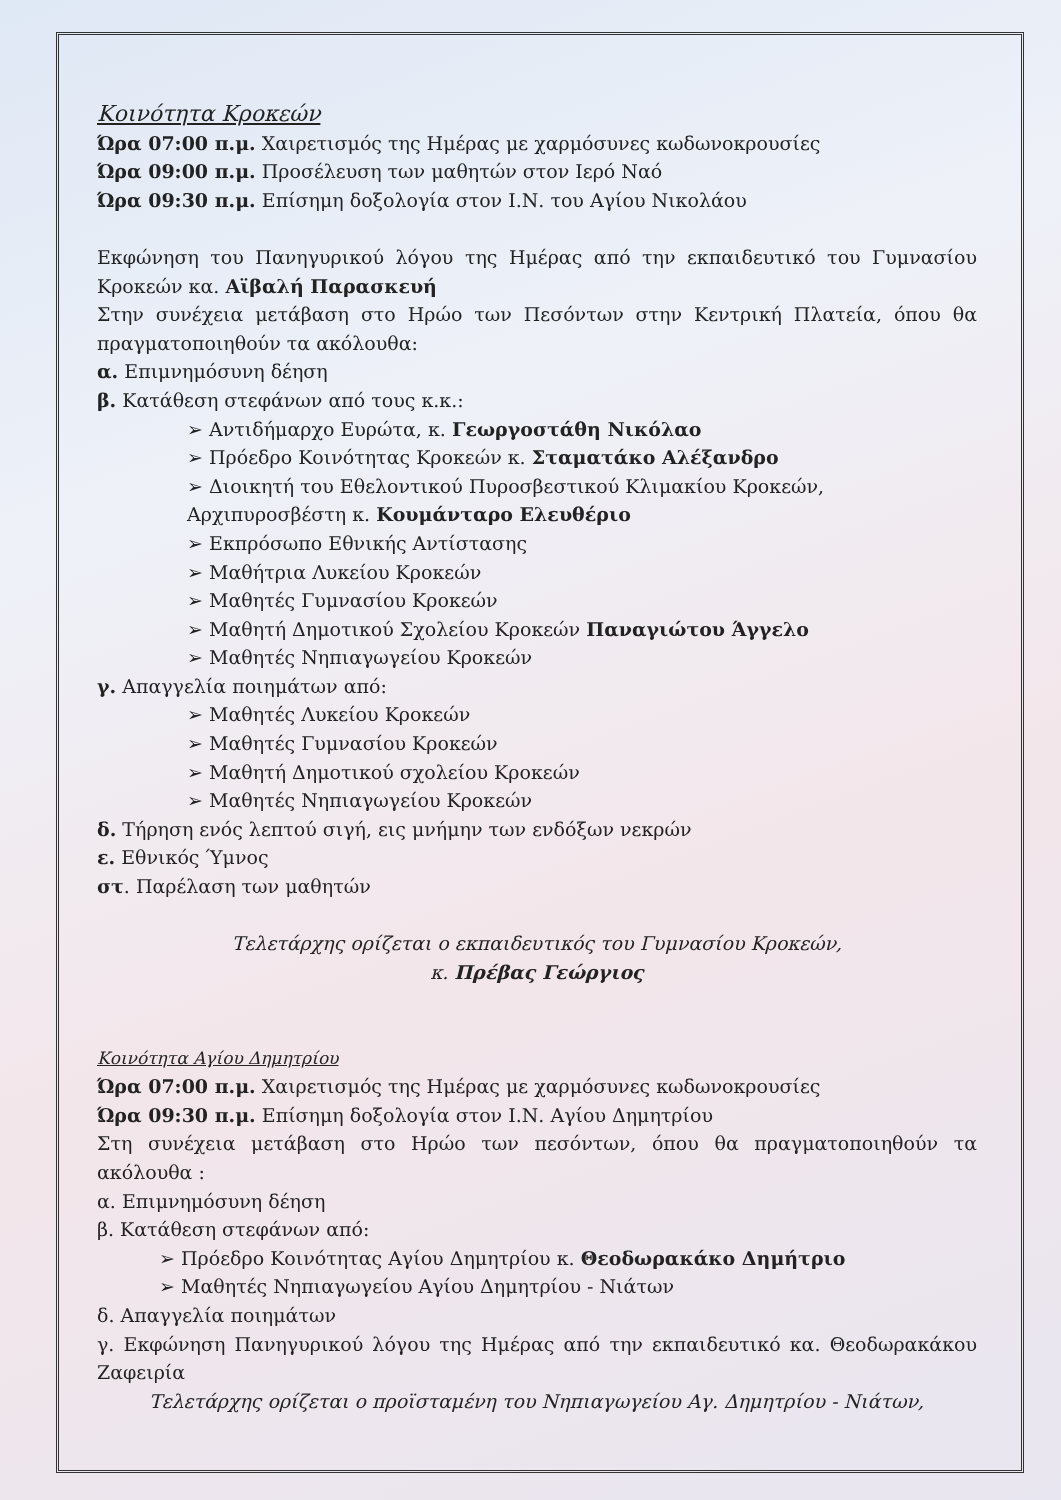Κοινότητα Κροκεών
Ώρα 07:00 π.μ. Χαιρετισμός της Ημέρας με χαρμόσυνες κωδωνοκρουσίες
Ώρα 09:00 π.μ. Προσέλευση των μαθητών στον Ιερό Ναό
Ώρα 09:30 π.μ. Επίσημη δοξολογία στον Ι.Ν. του Αγίου Νικολάου
Εκφώνηση του Πανηγυρικού λόγου της Ημέρας από την εκπαιδευτικό του Γυμνασίου Κροκεών κα. Αϊβαλή Παρασκευή
Στην συνέχεια μετάβαση στο Ηρώο των Πεσόντων στην Κεντρική Πλατεία, όπου θα πραγματοποιηθούν τα ακόλουθα:
α. Επιμνημόσυνη δέηση
β. Κατάθεση στεφάνων από τους κ.κ.:
➢ Αντιδήμαρχο Ευρώτα, κ. Γεωργοστάθη Νικόλαο
➢ Πρόεδρο Κοινότητας Κροκεών κ. Σταματάκο Αλέξανδρο
➢ Διοικητή του Εθελοντικού Πυροσβεστικού Κλιμακίου Κροκεών, Αρχιπυροσβέστη κ. Κουμάνταρο Ελευθέριο
➢ Εκπρόσωπο Εθνικής Αντίστασης
➢ Μαθήτρια Λυκείου Κροκεών
➢ Μαθητές Γυμνασίου Κροκεών
➢ Μαθητή Δημοτικού Σχολείου Κροκεών Παναγιώτου Άγγελο
➢ Μαθητές Νηπιαγωγείου Κροκεών
γ. Απαγγελία ποιημάτων από:
➢ Μαθητές Λυκείου Κροκεών
➢ Μαθητές Γυμνασίου Κροκεών
➢ Μαθητή Δημοτικού σχολείου Κροκεών
➢ Μαθητές Νηπιαγωγείου Κροκεών
δ. Τήρηση ενός λεπτού σιγή, εις μνήμην των ενδόξων νεκρών
ε. Εθνικός Ύμνος
στ. Παρέλαση των μαθητών
Τελετάρχης ορίζεται ο εκπαιδευτικός του Γυμνασίου Κροκεών,
κ. Πρέβας Γεώργιος
Κοινότητα Αγίου Δημητρίου
Ώρα 07:00 π.μ. Χαιρετισμός της Ημέρας με χαρμόσυνες κωδωνοκρουσίες
Ώρα 09:30 π.μ. Επίσημη δοξολογία στον Ι.Ν. Αγίου Δημητρίου
Στη συνέχεια μετάβαση στο Ηρώο των πεσόντων, όπου θα πραγματοποιηθούν τα ακόλουθα :
α. Επιμνημόσυνη δέηση
β. Κατάθεση στεφάνων από:
➢ Πρόεδρο Κοινότητας Αγίου Δημητρίου κ. Θεοδωρακάκο Δημήτριο
➢ Μαθητές Νηπιαγωγείου Αγίου Δημητρίου - Νιάτων
δ. Απαγγελία ποιημάτων
γ. Εκφώνηση Πανηγυρικού λόγου της Ημέρας από την εκπαιδευτικό κα. Θεοδωρακάκου Ζαφειρία
Τελετάρχης ορίζεται ο προϊσταμένη του Νηπιαγωγείου Αγ. Δημητρίου - Νιάτων,